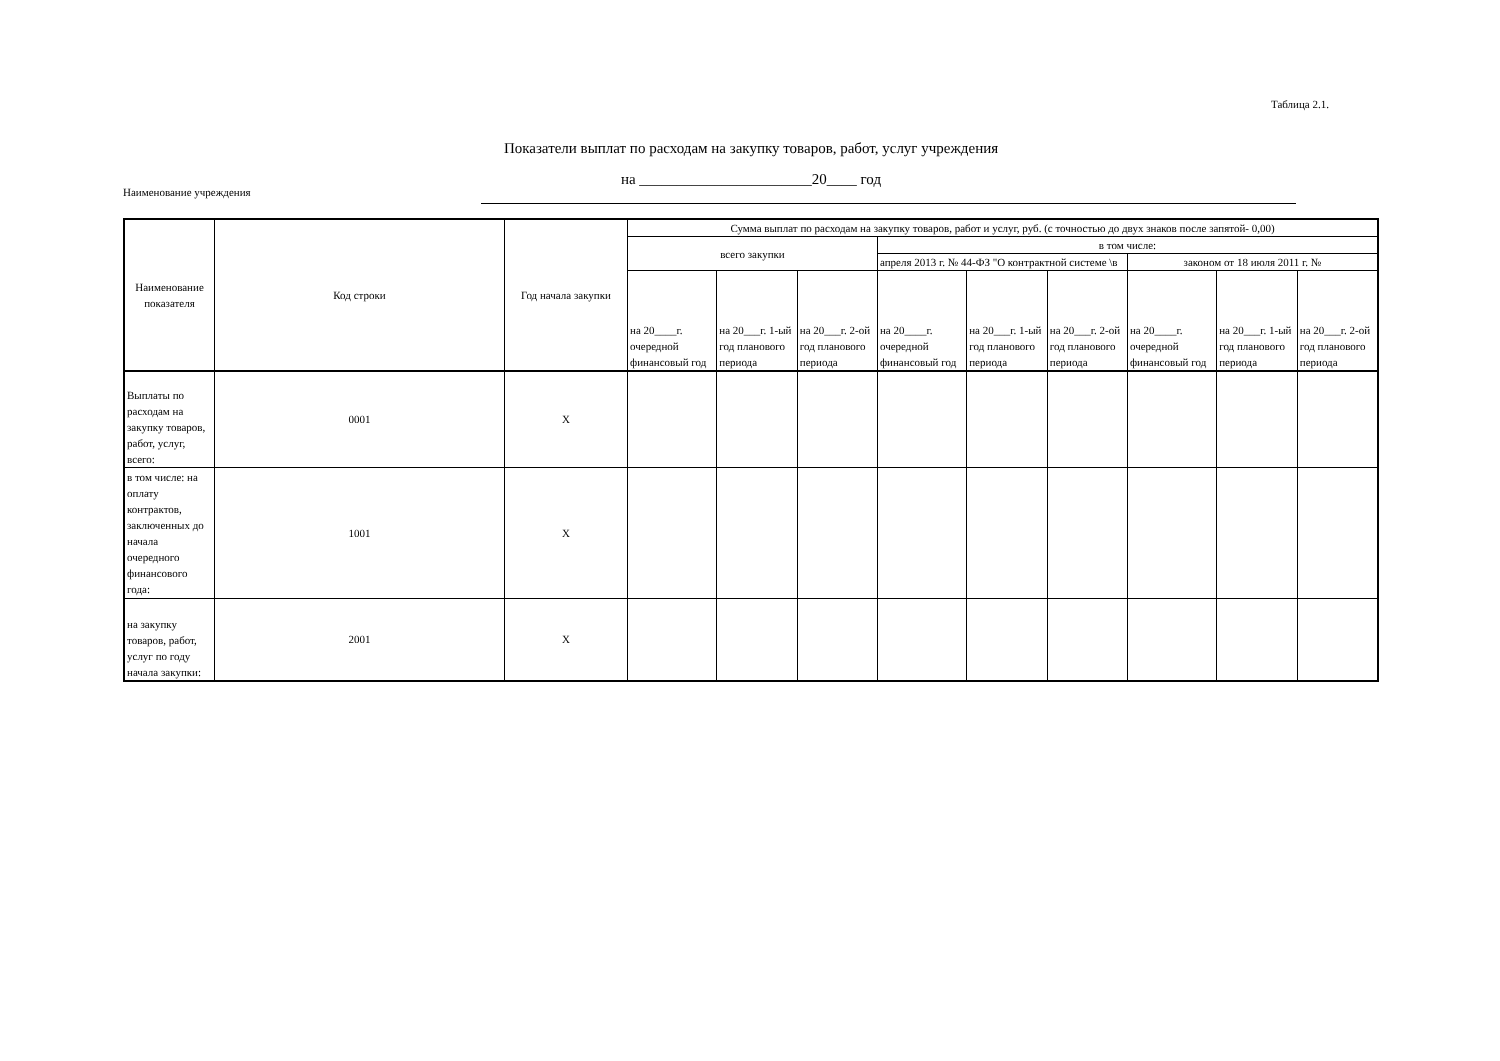Таблица 2.1.
Показатели выплат по расходам на закупку товаров, работ, услуг учреждения
на _______________________20____ год
Наименование учреждения
| Наименование показателя | Код строки | Год начала закупки | Сумма выплат по расходам на закупку товаров, работ и услуг, руб. (с точностью до двух знаков после запятой- 0,00) | | | | | | | | |
| --- | --- | --- | --- | --- | --- | --- | --- | --- | --- | --- | --- |
| | | | всего закупки | | | в том числе: | | | | | |
| | | | | | | апреля 2013 г. № 44-ФЗ "О контрактной системе \в | | | законом от 18 июля 2011 г. № | | |
| | | | на 20____г. очередной финансовый год | на 20___г. 1-ый год планового периода | на 20___г. 2-ой год планового периода | на 20____г. очередной финансовый год | на 20___г. 1-ый год планового периода | на 20___г. 2-ой год планового периода | на 20____г. очередной финансовый год | на 20___г. 1-ый год планового периода | на 20___г. 2-ой год планового периода |
| Выплаты по расходам на закупку товаров, работ, услуг, всего: | 0001 | X | | | | | | | | | |
| в том числе: на оплату контрактов, заключенных до начала очередного финансового года: | 1001 | X | | | | | | | | | |
| на закупку товаров, работ, услуг по году начала закупки: | 2001 | X | | | | | | | | | |